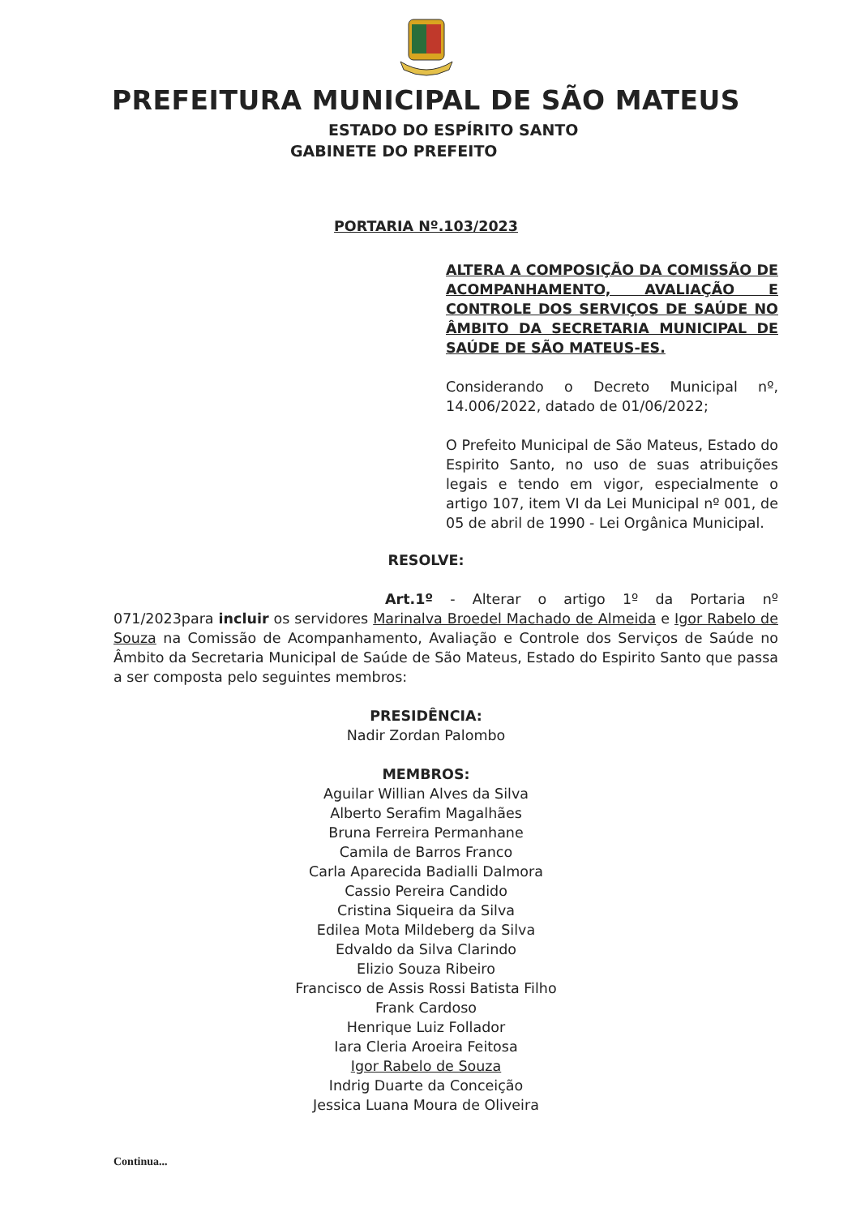PREFEITURA MUNICIPAL DE SÃO MATEUS
ESTADO DO ESPÍRITO SANTO
GABINETE DO PREFEITO
PORTARIA Nº.103/2023
ALTERA A COMPOSIÇÃO DA COMISSÃO DE ACOMPANHAMENTO, AVALIAÇÃO E CONTROLE DOS SERVIÇOS DE SAÚDE NO ÂMBITO DA SECRETARIA MUNICIPAL DE SAÚDE DE SÃO MATEUS-ES.
Considerando o Decreto Municipal nº, 14.006/2022, datado de 01/06/2022;
O Prefeito Municipal de São Mateus, Estado do Espirito Santo, no uso de suas atribuições legais e tendo em vigor, especialmente o artigo 107, item VI da Lei Municipal nº 001, de 05 de abril de 1990 - Lei Orgânica Municipal.
RESOLVE:
Art.1º - Alterar o artigo 1º da Portaria nº 071/2023para incluir os servidores Marinalva Broedel Machado de Almeida e Igor Rabelo de Souza na Comissão de Acompanhamento, Avaliação e Controle dos Serviços de Saúde no Âmbito da Secretaria Municipal de Saúde de São Mateus, Estado do Espirito Santo que passa a ser composta pelo seguintes membros:
PRESIDÊNCIA:
Nadir Zordan Palombo
MEMBROS:
Aguilar Willian Alves da Silva
Alberto Serafim Magalhães
Bruna Ferreira Permanhane
Camila de Barros Franco
Carla Aparecida Badialli Dalmora
Cassio Pereira Candido
Cristina Siqueira da Silva
Edilea Mota Mildeberg da Silva
Edvaldo da Silva Clarindo
Elizio Souza Ribeiro
Francisco de Assis Rossi Batista Filho
Frank Cardoso
Henrique Luiz Follador
Iara Cleria Aroeira Feitosa
Igor Rabelo de Souza
Indrig Duarte da Conceição
Jessica Luana Moura de Oliveira
Continua...